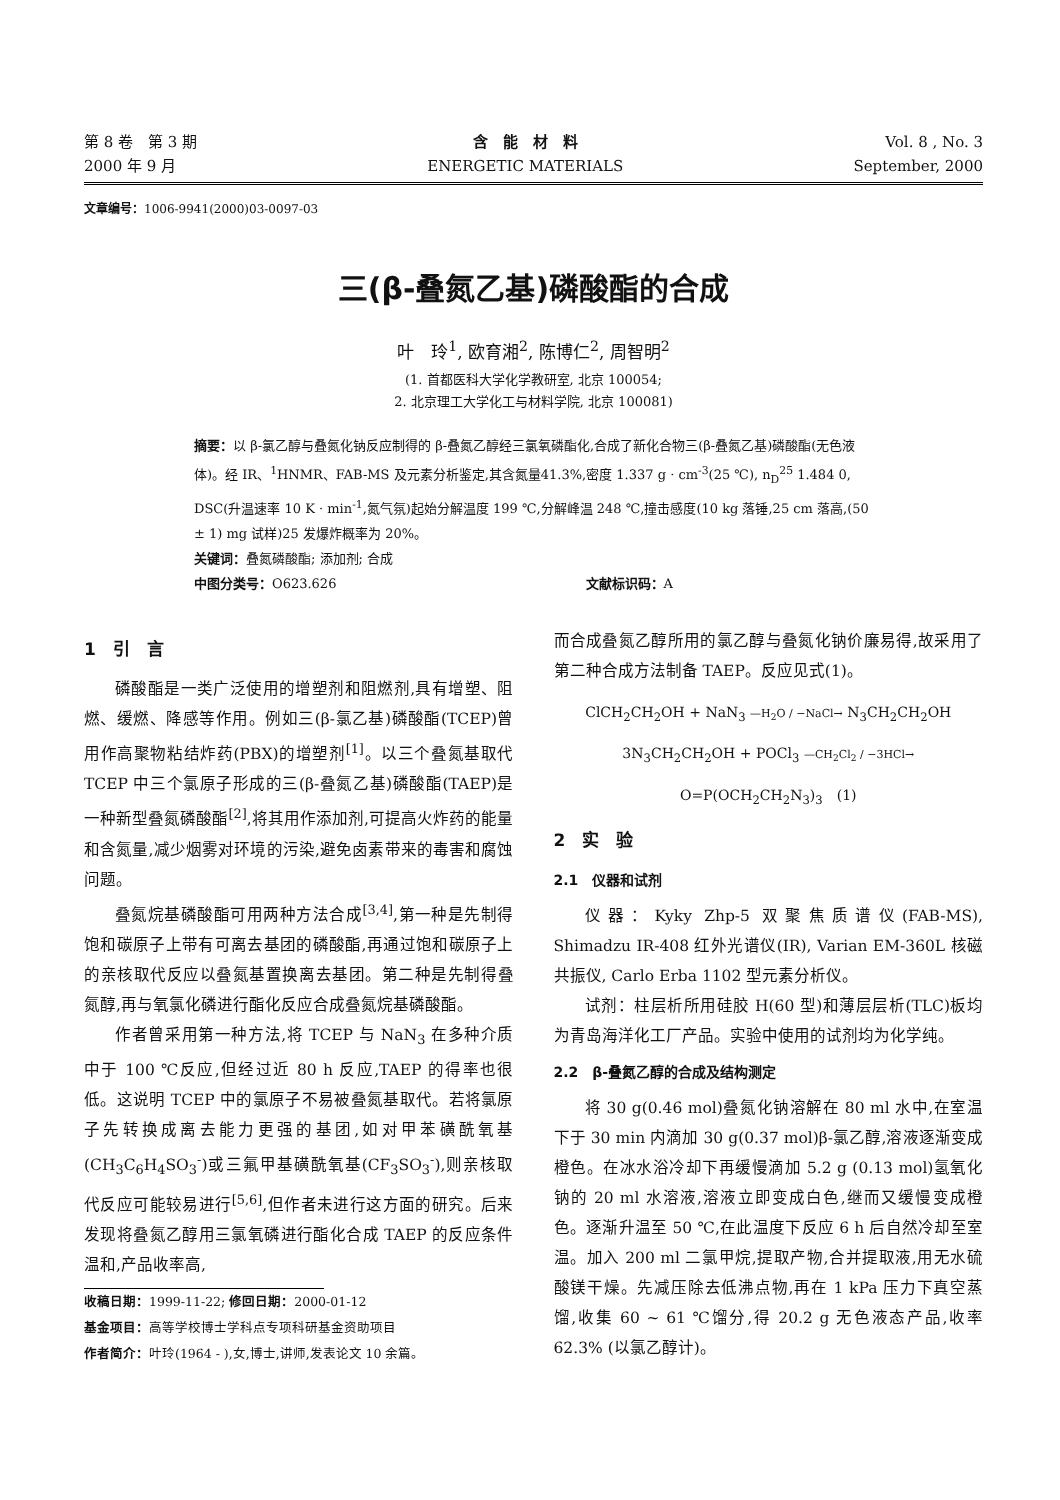第 8 卷　第 3 期
2000 年 9 月
含　能　材　料
ENERGETIC MATERIALS
Vol. 8 , No. 3
September, 2000
文章编号：1006-9941(2000)03-0097-03
三(β-叠氮乙基)磷酸酯的合成
叶　玲<sup>1</sup>, 欧育湘<sup>2</sup>, 陈博仁<sup>2</sup>, 周智明<sup>2</sup>
(1. 首都医科大学化学教研室, 北京 100054;
2. 北京理工大学化工与材料学院, 北京 100081)
摘要：以 β-氯乙醇与叠氮化钠反应制得的 β-叠氮乙醇经三氯氧磷酯化,合成了新化合物三(β-叠氮乙基)磷酸酯(无色液体)。经 IR、<sup>1</sup>HNMR、FAB-MS 及元素分析鉴定,其含氮量41.3%,密度 1.337 g · cm<sup>-3</sup>(25 ℃), n<sub>D</sub><sup>25</sup> 1.484 0, DSC(升温速率 10 K · min<sup>-1</sup>,氮气氛)起始分解温度 199 ℃,分解峰温 248 ℃,撞击感度(10 kg 落锤,25 cm 落高,(50 ± 1) mg 试样)25 发爆炸概率为 20%。
关键词：叠氮磷酸酯; 添加剂; 合成
中图分类号：O623.626 文献标识码：A
1　引　言
磷酸酯是一类广泛使用的增塑剂和阻燃剂,具有增塑、阻燃、缓燃、降感等作用。例如三(β-氯乙基)磷酸酯(TCEP)曾用作高聚物粘结炸药(PBX)的增塑剂<sup>[1]</sup>。以三个叠氮基取代 TCEP 中三个氯原子形成的三(β-叠氮乙基)磷酸酯(TAEP)是一种新型叠氮磷酸酯<sup>[2]</sup>,将其用作添加剂,可提高火炸药的能量和含氮量,减少烟雾对环境的污染,避免卤素带来的毒害和腐蚀问题。
叠氮烷基磷酸酯可用两种方法合成<sup>[3,4]</sup>,第一种是先制得饱和碳原子上带有可离去基团的磷酸酯,再通过饱和碳原子上的亲核取代反应以叠氮基置换离去基团。第二种是先制得叠氮醇,再与氧氯化磷进行酯化反应合成叠氮烷基磷酸酯。
作者曾采用第一种方法,将 TCEP 与 NaN<sub>3</sub> 在多种介质中于 100 ℃反应,但经过近 80 h 反应,TAEP 的得率也很低。这说明 TCEP 中的氯原子不易被叠氮基取代。若将氯原子先转换成离去能力更强的基团,如对甲苯磺酰氧基(CH<sub>3</sub>C<sub>6</sub>H<sub>4</sub>SO<sub>3</sub><sup>-</sup>)或三氟甲基磺酰氧基(CF<sub>3</sub>SO<sub>3</sub><sup>-</sup>),则亲核取代反应可能较易进行<sup>[5,6]</sup>,但作者未进行这方面的研究。后来发现将叠氮乙醇用三氯氧磷进行酯化合成 TAEP 的反应条件温和,产品收率高,
收稿日期：1999-11-22; 修回日期：2000-01-12
基金项目：高等学校博士学科点专项科研基金资助项目
作者简介：叶玲(1964 - ),女,博士,讲师,发表论文 10 余篇。
而合成叠氮乙醇所用的氯乙醇与叠氮化钠价廉易得,故采用了第二种合成方法制备 TAEP。反应见式(1)。
ClCH<sub>2</sub>CH<sub>2</sub>OH + NaN<sub>3</sub> —H<sub>2</sub>O / −NaCl→ N<sub>3</sub>CH<sub>2</sub>CH<sub>2</sub>OH
3N<sub>3</sub>CH<sub>2</sub>CH<sub>2</sub>OH + POCl<sub>3</sub> —CH<sub>2</sub>Cl<sub>2</sub> / −3HCl→ O=P(OCH<sub>2</sub>CH<sub>2</sub>N<sub>3</sub>)<sub>3</sub>　(1)
2　实　验
2.1　仪器和试剂
仪器：Kyky Zhp-5 双聚焦质谱仪(FAB-MS), Shimadzu IR-408 红外光谱仪(IR), Varian EM-360L 核磁共振仪, Carlo Erba 1102 型元素分析仪。
试剂：柱层析所用硅胶 H(60 型)和薄层层析(TLC)板均为青岛海洋化工厂产品。实验中使用的试剂均为化学纯。
2.2　β-叠氮乙醇的合成及结构测定
将 30 g(0.46 mol)叠氮化钠溶解在 80 ml 水中,在室温下于 30 min 内滴加 30 g(0.37 mol)β-氯乙醇,溶液逐渐变成橙色。在冰水浴冷却下再缓慢滴加 5.2 g (0.13 mol)氢氧化钠的 20 ml 水溶液,溶液立即变成白色,继而又缓慢变成橙色。逐渐升温至 50 ℃,在此温度下反应 6 h 后自然冷却至室温。加入 200 ml 二氯甲烷,提取产物,合并提取液,用无水硫酸镁干燥。先减压除去低沸点物,再在 1 kPa 压力下真空蒸馏,收集 60 ~ 61 ℃馏分,得 20.2 g 无色液态产品,收率 62.3% (以氯乙醇计)。